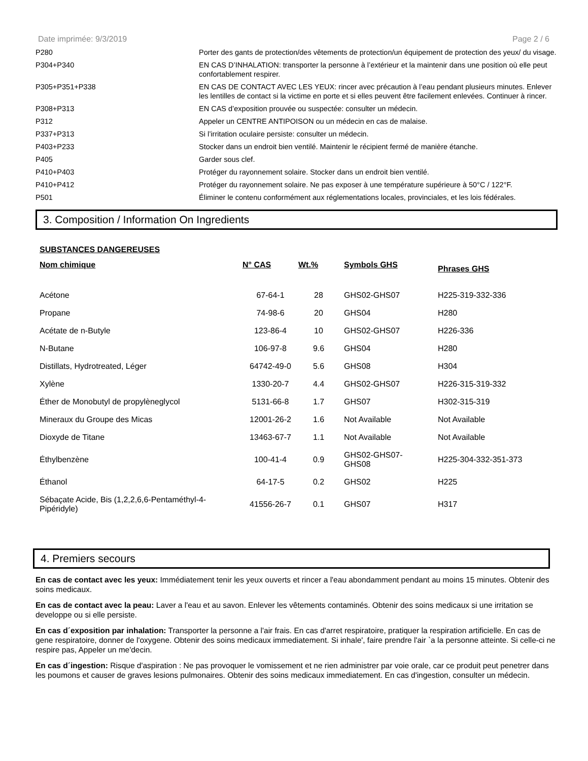Date imprimée: 9/3/2019 Page 2 / 6
| P280 | Porter des gants de protection/des vêtements de protection/un équipement de protection des yeux/ du visage. |
| P304+P340 | EN CAS D’INHALATION: transporter la personne à l’extérieur et la maintenir dans une position où elle peut confortablement respirer. |
| P305+P351+P338 | EN CAS DE CONTACT AVEC LES YEUX: rincer avec précaution à l’eau pendant plusieurs minutes. Enlever les lentilles de contact si la victime en porte et si elles peuvent être facilement enlevées. Continuer à rincer. |
| P308+P313 | EN CAS d’exposition prouvée ou suspectée: consulter un médecin. |
| P312 | Appeler un CENTRE ANTIPOISON ou un médecin en cas de malaise. |
| P337+P313 | Si l’irritation oculaire persiste: consulter un médecin. |
| P403+P233 | Stocker dans un endroit bien ventilé. Maintenir le récipient fermé de manière étanche. |
| P405 | Garder sous clef. |
| P410+P403 | Protéger du rayonnement solaire. Stocker dans un endroit bien ventilé. |
| P410+P412 | Protéger du rayonnement solaire. Ne pas exposer à une température supérieure à 50°C / 122°F. |
| P501 | Éliminer le contenu conformément aux réglementations locales, provinciales, et les lois fédérales. |
3. Composition / Information On Ingredients
SUBSTANCES DANGEREUSES
| Nom chimique | N° CAS | Wt.% | Symbols GHS | Phrases GHS |
| --- | --- | --- | --- | --- |
| Acétone | 67-64-1 | 28 | GHS02-GHS07 | H225-319-332-336 |
| Propane | 74-98-6 | 20 | GHS04 | H280 |
| Acétate de n-Butyle | 123-86-4 | 10 | GHS02-GHS07 | H226-336 |
| N-Butane | 106-97-8 | 9.6 | GHS04 | H280 |
| Distillats, Hydrotreated, Léger | 64742-49-0 | 5.6 | GHS08 | H304 |
| Xylène | 1330-20-7 | 4.4 | GHS02-GHS07 | H226-315-319-332 |
| Éther de Monobutyl de propylèneglycol | 5131-66-8 | 1.7 | GHS07 | H302-315-319 |
| Mineraux du Groupe des Micas | 12001-26-2 | 1.6 | Not Available | Not Available |
| Dioxyde de Titane | 13463-67-7 | 1.1 | Not Available | Not Available |
| Éthylbenzène | 100-41-4 | 0.9 | GHS02-GHS07- GHS08 | H225-304-332-351-373 |
| Éthanol | 64-17-5 | 0.2 | GHS02 | H225 |
| Sébaçate Acide, Bis (1,2,2,6,6-Pentaméthyl-4- Pipéridyle) | 41556-26-7 | 0.1 | GHS07 | H317 |
4. Premiers secours
En cas de contact avec les yeux: Immédiatement tenir les yeux ouverts et rincer a l'eau abondamment pendant au moins 15 minutes. Obtenir des soins medicaux.
En cas de contact avec la peau: Laver a l'eau et au savon. Enlever les vêtements contaminés. Obtenir des soins medicaux si une irritation se developpe ou si elle persiste.
En cas d´exposition par inhalation: Transporter la personne a l'air frais. En cas d'arret respiratoire, pratiquer la respiration artificielle. En cas de gene respiratoire, donner de l'oxygene. Obtenir des soins medicaux immediatement. Si inhale', faire prendre l'air `a la personne atteinte. Si celle-ci ne respire pas, Appeler un me'decin.
En cas d´ingestion: Risque d'aspiration : Ne pas provoquer le vomissement et ne rien administrer par voie orale, car ce produit peut penetrer dans les poumons et causer de graves lesions pulmonaires. Obtenir des soins medicaux immediatement. En cas d'ingestion, consulter un médecin.